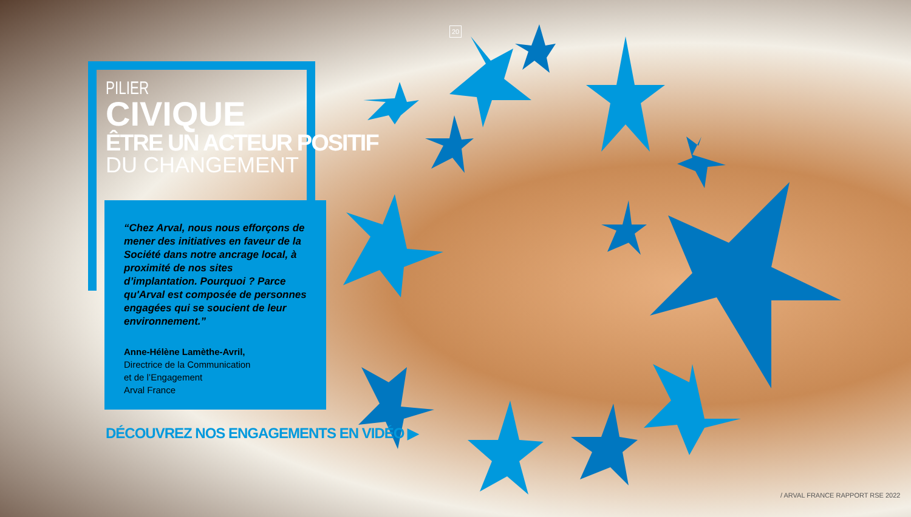20
PILIER
CIVIQUE
ÊTRE UN ACTEUR POSITIF
DU CHANGEMENT
“Chez Arval, nous nous efforçons de mener des initiatives en faveur de la Société dans notre ancrage local, à proximité de nos sites d’implantation. Pourquoi ? Parce qu'Arval est composée de personnes engagées qui se soucient de leur environnement.”
Anne-Hélène Lamèthe-Avril,
Directrice de la Communication
et de l’Engagement
Arval France
DÉCOUVREZ NOS ENGAGEMENTS EN VIDÉO ▶
/ ARVAL FRANCE RAPPORT RSE 2022